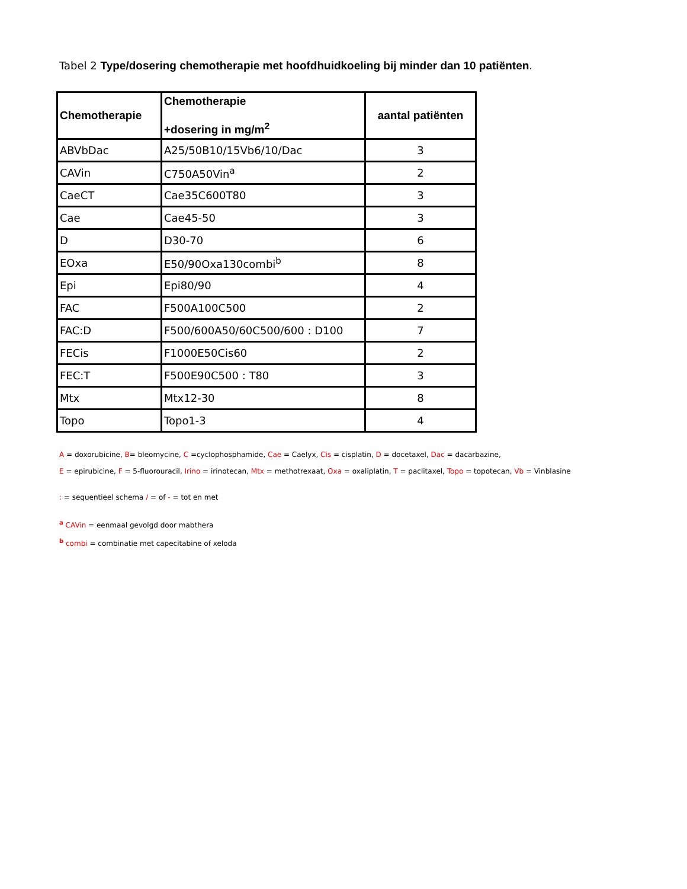Tabel 2 Type/dosering chemotherapie met hoofdhuidkoeling bij minder dan 10 patiënten.
| Chemotherapie | Chemotherapie +dosering in mg/m<sup>2</sup> | aantal patiënten |
| --- | --- | --- |
| ABVbDac | A25/50B10/15Vb6/10/Dac | 3 |
| CAVin | C750A50Vin<sup>a</sup> | 2 |
| CaeCT | Cae35C600T80 | 3 |
| Cae | Cae45-50 | 3 |
| D | D30-70 | 6 |
| EOxa | E50/90Oxa130combi<sup>b</sup> | 8 |
| Epi | Epi80/90 | 4 |
| FAC | F500A100C500 | 2 |
| FAC:D | F500/600A50/60C500/600 : D100 | 7 |
| FECis | F1000E50Cis60 | 2 |
| FEC:T | F500E90C500 : T80 | 3 |
| Mtx | Mtx12-30 | 8 |
| Topo | Topo1-3 | 4 |
A = doxorubicine, B= bleomycine, C =cyclophosphamide, Cae = Caelyx, Cis = cisplatin, D = docetaxel, Dac = dacarbazine,
E = epirubicine, F = 5-fluorouracil, Irino = irinotecan, Mtx = methotrexaat, Oxa = oxaliplatin, T = paclitaxel, Topo = topotecan, Vb = Vinblasine
: = sequentieel schema / = of - = tot en met
<sup>a</sup> CAVin = eenmaal gevolgd door mabthera
<sup>b</sup> combi = combinatie met capecitabine of xeloda